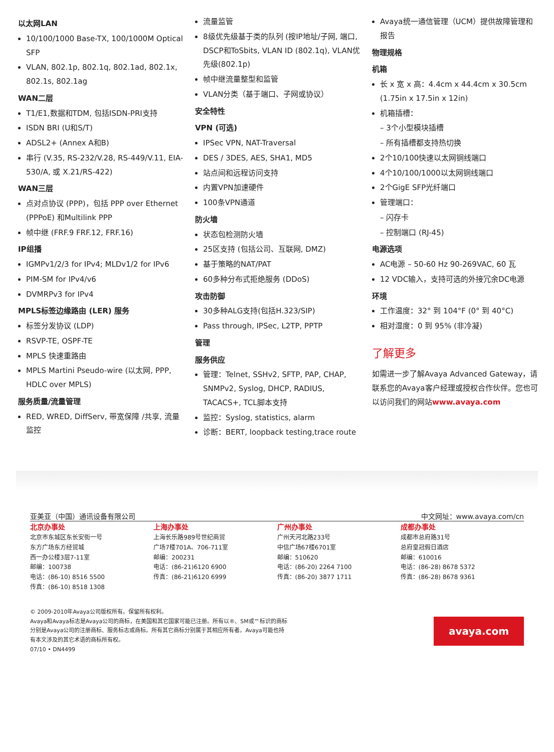以太网LAN
10/100/1000 Base-TX, 100/1000M Optical SFP
VLAN, 802.1p, 802.1q, 802.1ad, 802.1x, 802.1s, 802.1ag
WAN二层
T1/E1,数据和TDM, 包括ISDN-PRI支持
ISDN BRI (U和S/T)
ADSL2+ (Annex A和B)
串行 (V.35, RS-232/V.28, RS-449/V.11, EIA-530/A, 或 X.21/RS-422)
WAN三层
点对点协议 (PPP)，包括 PPP over Ethernet (PPPoE) 和Multilink PPP
帧中继 (FRF.9 FRF.12, FRF.16)
IP组播
IGMPv1/2/3 for IPv4; MLDv1/2 for IPv6
PIM-SM for IPv4/v6
DVMRPv3 for IPv4
MPLS标签边缘路由 (LER) 服务
标签分发协议 (LDP)
RSVP-TE, OSPF-TE
MPLS 快速重路由
MPLS Martini Pseudo-wire (以太网, PPP, HDLC over MPLS)
服务质量/流量管理
RED, WRED, DiffServ, 带宽保障 /共享, 流量监控
流量监管
8级优先级基于类的队列 (按IP地址/子网, 端口, DSCP和ToSbits, VLAN ID (802.1q), VLAN优先级(802.1p)
帧中继流量整型和监管
VLAN分类（基于端口、子网或协议）
安全特性
VPN (可选)
IPSec VPN, NAT-Traversal
DES / 3DES, AES, SHA1, MD5
站点间和远程访问支持
内置VPN加速硬件
100条VPN通道
防火墙
状态包检测防火墙
25区支持 (包括公司、互联网, DMZ)
基于策略的NAT/PAT
60多种分布式拒绝服务 (DDoS)
攻击防御
30多种ALG支持(包括H.323/SIP)
Pass through, IPSec, L2TP, PPTP
管理
服务供应
管理：Telnet, SSHv2, SFTP, PAP, CHAP, SNMPv2, Syslog, DHCP, RADIUS, TACACS+, TCL脚本支持
监控：Syslog, statistics, alarm
诊断：BERT, loopback testing,trace route
Avaya统一通信管理（UCM）提供故障管理和报告
物理规格
机箱
长 x 宽 x 高：4.4cm x 44.4cm x 30.5cm (1.75in x 17.5in x 12in)
机箱插槽：
– 3个小型模块插槽
– 所有插槽都支持热切换
2个10/100快速以太网铜线端口
4个10/100/1000以太网铜线端口
2个GigE SFP光纤端口
管理端口：
– 闪存卡
– 控制端口 (RJ-45)
电源选项
AC电源 – 50-60 Hz 90-269VAC, 60 瓦
12 VDC输入，支持可选的外接冗余DC电源
环境
工作温度：32° 到 104°F (0° 到 40°C)
相对湿度：0 到 95% (非冷凝)
了解更多
如需进一步了解Avaya Advanced Gateway，请联系您的Avaya客户经理或授权合作伙伴。您也可以访问我们的网站www.avaya.com
亚美亚（中国）通讯设备有限公司 中文网址：www.avaya.com/cn
北京办事处
北京市东城区东长安街一号
东方广场东方经贸城
西一办公楼3层7-11室
邮编：100738
电话：(86-10) 8516 5500
传真：(86-10) 8518 1308
上海办事处
上海长乐路989号世纪商贸
广场7楼701A、706-711室
邮编：200231
电话：(86-21)6120 6900
传真：(86-21)6120 6999
广州办事处
广州天河北路233号
中信广场67楼6701室
邮编：510620
电话：(86-20) 2264 7100
传真：(86-20) 3877 1711
成都办事处
成都市总府路31号
总府皇冠假日酒店
邮编：610016
电话：(86-28) 8678 5372
传真：(86-28) 8678 9361
© 2009-2010年Avaya公司版权所有。保留所有权利。
Avaya和Avaya标志是Avaya公司的商标，在美国和其它国家可能已注册。所有以®、SM或™标识的商标
分别是Avaya公司的注册商标、服务标志或商标。所有其它商标分别属于其相应所有者。Avaya可能也持
有本文涉及的其它术语的商标所有权。
07/10 • DN4499
avaya.com